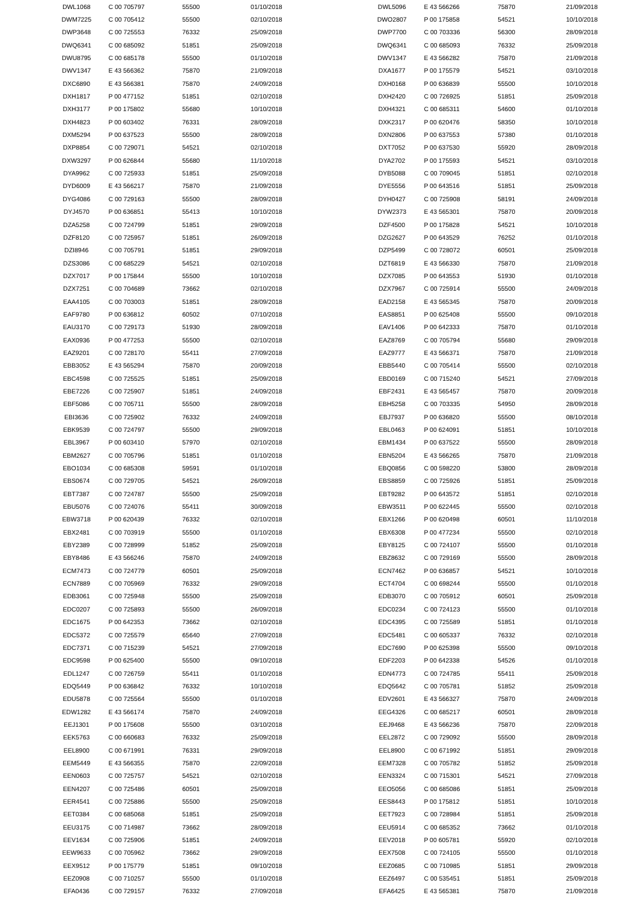| DWL1068 | C 00 705797 | 55500 | 01/10/2018 | | DWL5096 | E 43 566266 | 75870 | 21/09/2018 |
| DWM7225 | C 00 705412 | 55500 | 02/10/2018 | | DWO2807 | P 00 175858 | 54521 | 10/10/2018 |
| DWP3648 | C 00 725553 | 76332 | 25/09/2018 | | DWP7700 | C 00 703336 | 56300 | 28/09/2018 |
| DWQ6341 | C 00 685092 | 51851 | 25/09/2018 | | DWQ6341 | C 00 685093 | 76332 | 25/09/2018 |
| DWU8795 | C 00 685178 | 55500 | 01/10/2018 | | DWV1347 | E 43 566282 | 75870 | 21/09/2018 |
| DWV1347 | E 43 566362 | 75870 | 21/09/2018 | | DXA1677 | P 00 175579 | 54521 | 03/10/2018 |
| DXC6890 | E 43 566381 | 75870 | 24/09/2018 | | DXH0168 | P 00 636839 | 55500 | 10/10/2018 |
| DXH1817 | P 00 477152 | 51851 | 02/10/2018 | | DXH2420 | C 00 726925 | 51851 | 25/09/2018 |
| DXH3177 | P 00 175802 | 55680 | 10/10/2018 | | DXH4321 | C 00 685311 | 54600 | 01/10/2018 |
| DXH4823 | P 00 603402 | 76331 | 28/09/2018 | | DXK2317 | P 00 620476 | 58350 | 10/10/2018 |
| DXM5294 | P 00 637523 | 55500 | 28/09/2018 | | DXN2806 | P 00 637553 | 57380 | 01/10/2018 |
| DXP8854 | C 00 729071 | 54521 | 02/10/2018 | | DXT7052 | P 00 637530 | 55920 | 28/09/2018 |
| DXW3297 | P 00 626844 | 55680 | 11/10/2018 | | DYA2702 | P 00 175593 | 54521 | 03/10/2018 |
| DYA9962 | C 00 725933 | 51851 | 25/09/2018 | | DYB5088 | C 00 709045 | 51851 | 02/10/2018 |
| DYD6009 | E 43 566217 | 75870 | 21/09/2018 | | DYE5556 | P 00 643516 | 51851 | 25/09/2018 |
| DYG4086 | C 00 729163 | 55500 | 28/09/2018 | | DYH0427 | C 00 725908 | 58191 | 24/09/2018 |
| DYJ4570 | P 00 636851 | 55413 | 10/10/2018 | | DYW2373 | E 43 565301 | 75870 | 20/09/2018 |
| DZA5258 | C 00 724799 | 51851 | 29/09/2018 | | DZF4500 | P 00 175828 | 54521 | 10/10/2018 |
| DZF8120 | C 00 725957 | 51851 | 26/09/2018 | | DZG2627 | P 00 643529 | 76252 | 01/10/2018 |
| DZI8946 | C 00 705791 | 51851 | 29/09/2018 | | DZP5499 | C 00 728072 | 60501 | 25/09/2018 |
| DZS3086 | C 00 685229 | 54521 | 02/10/2018 | | DZT6819 | E 43 566330 | 75870 | 21/09/2018 |
| DZX7017 | P 00 175844 | 55500 | 10/10/2018 | | DZX7085 | P 00 643553 | 51930 | 01/10/2018 |
| DZX7251 | C 00 704689 | 73662 | 02/10/2018 | | DZX7967 | C 00 725914 | 55500 | 24/09/2018 |
| EAA4105 | C 00 703003 | 51851 | 28/09/2018 | | EAD2158 | E 43 565345 | 75870 | 20/09/2018 |
| EAF9780 | P 00 636812 | 60502 | 07/10/2018 | | EAS8851 | P 00 625408 | 55500 | 09/10/2018 |
| EAU3170 | C 00 729173 | 51930 | 28/09/2018 | | EAV1406 | P 00 642333 | 75870 | 01/10/2018 |
| EAX0936 | P 00 477253 | 55500 | 02/10/2018 | | EAZ8769 | C 00 705794 | 55680 | 29/09/2018 |
| EAZ9201 | C 00 728170 | 55411 | 27/09/2018 | | EAZ9777 | E 43 566371 | 75870 | 21/09/2018 |
| EBB3052 | E 43 565294 | 75870 | 20/09/2018 | | EBB5440 | C 00 705414 | 55500 | 02/10/2018 |
| EBC4598 | C 00 725525 | 51851 | 25/09/2018 | | EBD0169 | C 00 715240 | 54521 | 27/09/2018 |
| EBE7226 | C 00 725907 | 51851 | 24/09/2018 | | EBF2431 | E 43 565457 | 75870 | 20/09/2018 |
| EBF5086 | C 00 705711 | 55500 | 28/09/2018 | | EBH5258 | C 00 703335 | 54950 | 28/09/2018 |
| EBI3636 | C 00 725902 | 76332 | 24/09/2018 | | EBJ7937 | P 00 636820 | 55500 | 08/10/2018 |
| EBK9539 | C 00 724797 | 55500 | 29/09/2018 | | EBL0463 | P 00 624091 | 51851 | 10/10/2018 |
| EBL3967 | P 00 603410 | 57970 | 02/10/2018 | | EBM1434 | P 00 637522 | 55500 | 28/09/2018 |
| EBM2627 | C 00 705796 | 51851 | 01/10/2018 | | EBN5204 | E 43 566265 | 75870 | 21/09/2018 |
| EBO1034 | C 00 685308 | 59591 | 01/10/2018 | | EBQ0856 | C 00 598220 | 53800 | 28/09/2018 |
| EBS0674 | C 00 729705 | 54521 | 26/09/2018 | | EBS8859 | C 00 725926 | 51851 | 25/09/2018 |
| EBT7387 | C 00 724787 | 55500 | 25/09/2018 | | EBT9282 | P 00 643572 | 51851 | 02/10/2018 |
| EBU5076 | C 00 724076 | 55411 | 30/09/2018 | | EBW3511 | P 00 622445 | 55500 | 02/10/2018 |
| EBW3718 | P 00 620439 | 76332 | 02/10/2018 | | EBX1266 | P 00 620498 | 60501 | 11/10/2018 |
| EBX2481 | C 00 703919 | 55500 | 01/10/2018 | | EBX6308 | P 00 477234 | 55500 | 02/10/2018 |
| EBY2389 | C 00 728999 | 51852 | 25/09/2018 | | EBY8125 | C 00 724107 | 55500 | 01/10/2018 |
| EBY8486 | E 43 566246 | 75870 | 24/09/2018 | | EBZ8632 | C 00 729169 | 55500 | 28/09/2018 |
| ECM7473 | C 00 724779 | 60501 | 25/09/2018 | | ECN7462 | P 00 636857 | 54521 | 10/10/2018 |
| ECN7889 | C 00 705969 | 76332 | 29/09/2018 | | ECT4704 | C 00 698244 | 55500 | 01/10/2018 |
| EDB3061 | C 00 725948 | 55500 | 25/09/2018 | | EDB3070 | C 00 705912 | 60501 | 25/09/2018 |
| EDC0207 | C 00 725893 | 55500 | 26/09/2018 | | EDC0234 | C 00 724123 | 55500 | 01/10/2018 |
| EDC1675 | P 00 642353 | 73662 | 02/10/2018 | | EDC4395 | C 00 725589 | 51851 | 01/10/2018 |
| EDC5372 | C 00 725579 | 65640 | 27/09/2018 | | EDC5481 | C 00 605337 | 76332 | 02/10/2018 |
| EDC7371 | C 00 715239 | 54521 | 27/09/2018 | | EDC7690 | P 00 625398 | 55500 | 09/10/2018 |
| EDC9598 | P 00 625400 | 55500 | 09/10/2018 | | EDF2203 | P 00 642338 | 54526 | 01/10/2018 |
| EDL1247 | C 00 726759 | 55411 | 01/10/2018 | | EDN4773 | C 00 724785 | 55411 | 25/09/2018 |
| EDQ5449 | P 00 636842 | 76332 | 10/10/2018 | | EDQ5642 | C 00 705781 | 51852 | 25/09/2018 |
| EDU5878 | C 00 725564 | 55500 | 01/10/2018 | | EDV2601 | E 43 566327 | 75870 | 24/09/2018 |
| EDW1282 | E 43 566174 | 75870 | 24/09/2018 | | EEG4326 | C 00 685217 | 60501 | 28/09/2018 |
| EEJ1301 | P 00 175608 | 55500 | 03/10/2018 | | EEJ9468 | E 43 566236 | 75870 | 22/09/2018 |
| EEK5763 | C 00 660683 | 76332 | 25/09/2018 | | EEL2872 | C 00 729092 | 55500 | 28/09/2018 |
| EEL8900 | C 00 671991 | 76331 | 29/09/2018 | | EEL8900 | C 00 671992 | 51851 | 29/09/2018 |
| EEM5449 | E 43 566355 | 75870 | 22/09/2018 | | EEM7328 | C 00 705782 | 51852 | 25/09/2018 |
| EEN0603 | C 00 725757 | 54521 | 02/10/2018 | | EEN3324 | C 00 715301 | 54521 | 27/09/2018 |
| EEN4207 | C 00 725486 | 60501 | 25/09/2018 | | EEO5056 | C 00 685086 | 51851 | 25/09/2018 |
| EER4541 | C 00 725886 | 55500 | 25/09/2018 | | EES8443 | P 00 175812 | 51851 | 10/10/2018 |
| EET0384 | C 00 685068 | 51851 | 25/09/2018 | | EET7923 | C 00 728984 | 51851 | 25/09/2018 |
| EEU3175 | C 00 714987 | 73662 | 28/09/2018 | | EEU5914 | C 00 685352 | 73662 | 01/10/2018 |
| EEV1634 | C 00 725906 | 51851 | 24/09/2018 | | EEV2018 | P 00 605781 | 55920 | 02/10/2018 |
| EEW9633 | C 00 705962 | 73662 | 29/09/2018 | | EEX7508 | C 00 724105 | 55500 | 01/10/2018 |
| EEX9512 | P 00 175779 | 51851 | 09/10/2018 | | EEZ0685 | C 00 710985 | 51851 | 29/09/2018 |
| EEZ0908 | C 00 710257 | 55500 | 01/10/2018 | | EEZ6497 | C 00 535451 | 51851 | 25/09/2018 |
| EFA0436 | C 00 729157 | 76332 | 27/09/2018 | | EFA6425 | E 43 565381 | 75870 | 21/09/2018 |